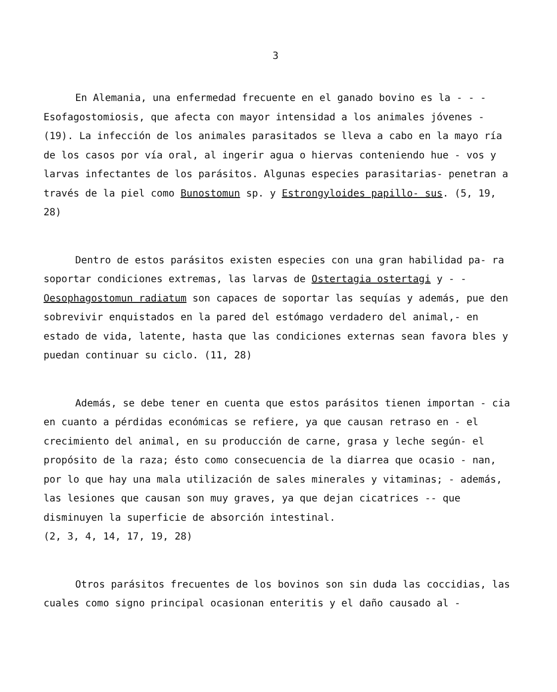3
En Alemania, una enfermedad frecuente en el ganado bovino es la - - - Esofagostomiosis, que afecta con mayor intensidad a los animales jóvenes - (19). La infección de los animales parasitados se lleva a cabo en la mayo ría de los casos por vía oral, al ingerir agua o hiervas conteniendo hue - vos y larvas infectantes de los parásitos. Algunas especies parasitarias- penetran a través de la piel como Bunostomun sp. y Estrongyloides papillo- sus. (5, 19, 28)
Dentro de estos parásitos existen especies con una gran habilidad pa- ra soportar condiciones extremas, las larvas de Ostertagia ostertagi y - - Oesophagostomun radiatum son capaces de soportar las sequías y además, pue den sobrevivir enquistados en la pared del estómago verdadero del animal,- en estado de vida, latente, hasta que las condiciones externas sean favora bles y puedan continuar su ciclo. (11, 28)
Además, se debe tener en cuenta que estos parásitos tienen importan - cia en cuanto a pérdidas económicas se refiere, ya que causan retraso en - el crecimiento del animal, en su producción de carne, grasa y leche según- el propósito de la raza; ésto como consecuencia de la diarrea que ocasio - nan, por lo que hay una mala utilización de sales minerales y vitaminas; - además, las lesiones que causan son muy graves, ya que dejan cicatrices -- que disminuyen la superficie de absorción intestinal.
(2, 3, 4, 14, 17, 19, 28)
Otros parásitos frecuentes de los bovinos son sin duda las coccidias, las cuales como signo principal ocasionan enteritis y el daño causado al -